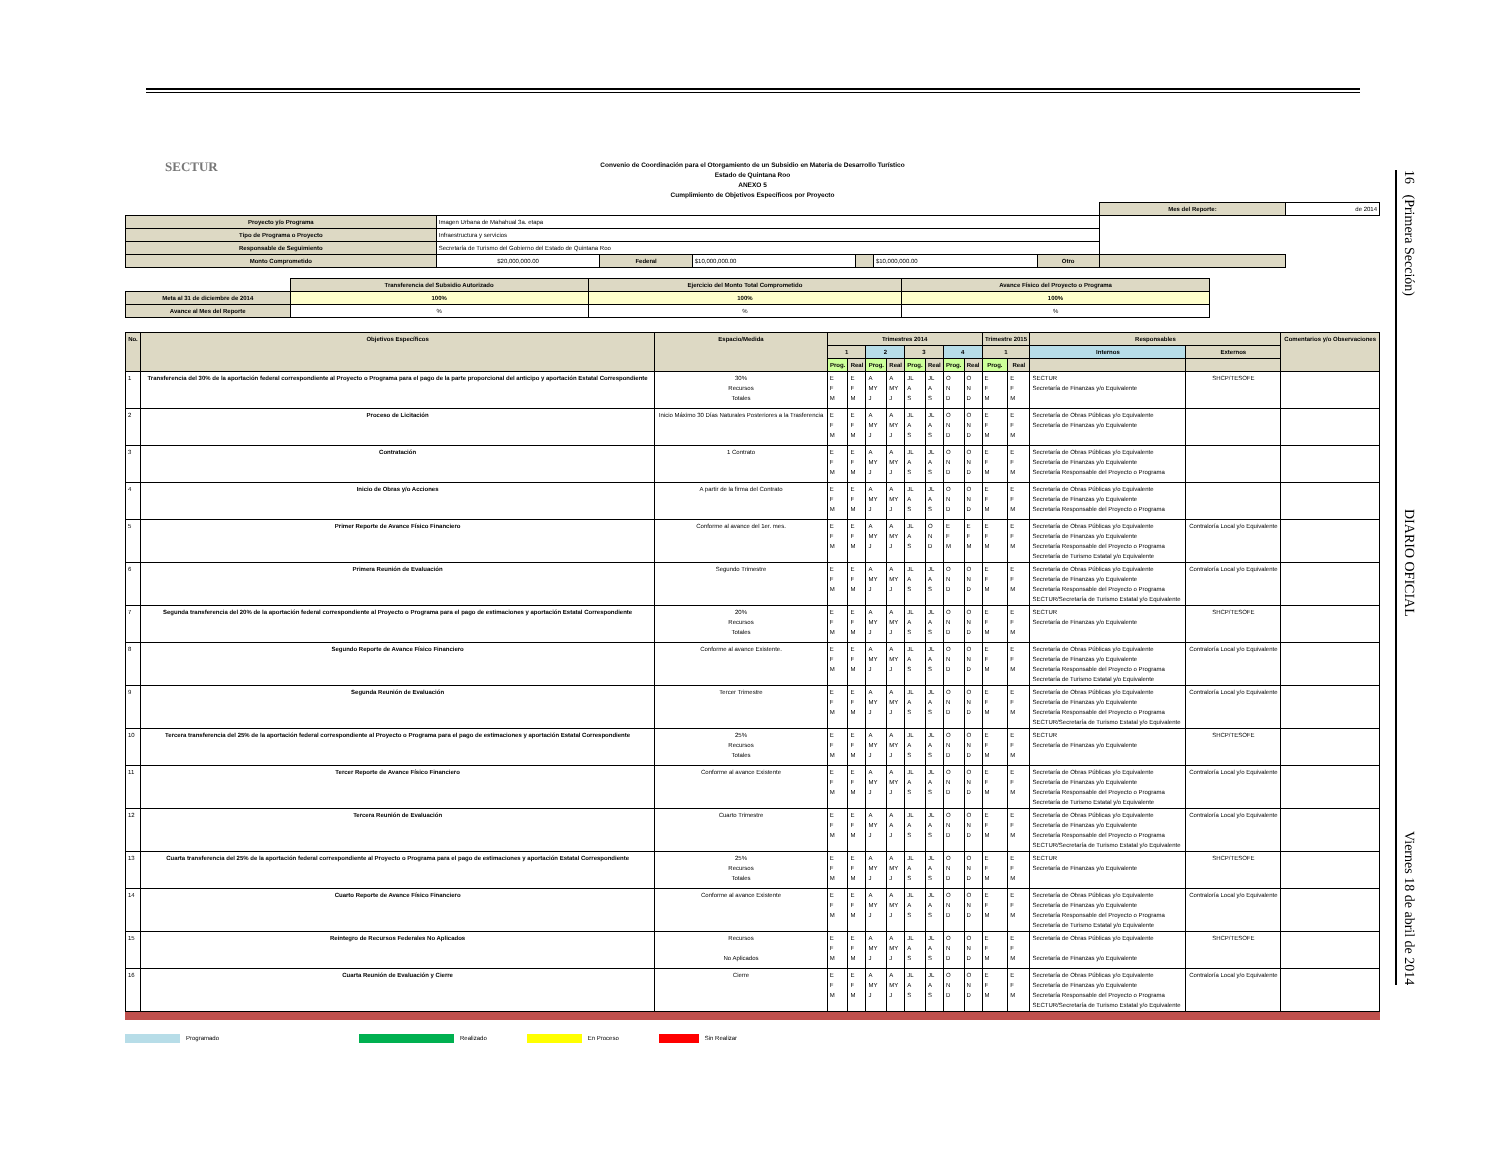16 (Primera Sección) DIARIO OFICIAL Viernes 18 de abril de 2014
SECTUR
Convenio de Coordinación para el Otorgamiento de un Subsidio en Materia de Desarrollo Turístico
Estado de Quintana Roo
ANEXO 5
Cumplimiento de Objetivos Específicos por Proyecto
| | | | | | | | Mes del Reporte: | de 2014 |
| Proyecto y/o Programa | Imagen Urbana de Mahahual 3a. etapa | | | | | | | |
| Tipo de Programa o Proyecto | Infraestructura y servicios | | | | | | | |
| Responsable de Seguimiento | Secretaría de Turismo del Gobierno del Estado de Quintana Roo | | | | | | | |
| Monto Comprometido | $20,000,000.00 | Federal | $10,000,000.00 | | $10,000,000.00 | Otro | | |
| | Transferencia del Subsidio Autorizado | Ejercicio del Monto Total Comprometido | Avance Físico del Proyecto o Programa |
| Meta al 31 de diciembre de 2014 | 100% | 100% | 100% |
| Avance al Mes del Reporte | % | % | % |
| No. | Objetivos Específicos | Espacio/Medida | Trimestres 2014 | | | | | | | | Trimestre 2015 | | Responsables | | Comentarios y/o Observaciones |
| --- | --- | --- | --- | --- | --- | --- | --- | --- | --- | --- | --- | --- | --- | --- | --- |
| | | | 1 | | 2 | | 3 | | 4 | | 1 | | Internos | Externos | |
| | | | Prog. | Real | Prog. | Real | Prog. | Real | Prog. | Real | Prog. | Real | | | |
| 1 | Transferencia del 30% de la aportación federal correspondiente al Proyecto o Programa para el pago de la parte proporcional del anticipo y aportación Estatal Correspondiente | 30% Recursos Totales | E F M | E F M | A MY J | A MY J | JL A S | JL A S | O N D | O N D | E F M | E F M | SECTUR Secretaría de Finanzas y/o Equivalente | SHCP/TESOFE | |
| 2 | Proceso de Licitación | Inicio Máximo 30 Días Naturales Posteriores a la Trasferencia | E F M | E F M | A MY J | A MY J | JL A S | JL A S | O N D | O N D | E F M | E F M | Secretaría de Obras Públicas y/o Equivalente Secretaría de Finanzas y/o Equivalente | | |
| 3 | Contratación | 1 Contrato | E F M | E F M | A MY J | A MY J | JL A S | JL A S | O N D | O N D | E F M | E F M | Secretaría de Obras Públicas y/o Equivalente Secretaría de Finanzas y/o Equivalente Secretaría Responsable del Proyecto o Programa | | |
| 4 | Inicio de Obras y/o Acciones | A partir de la firma del Contrato | E F M | E F M | A MY J | A MY J | JL A S | JL A S | O N D | O N D | E F M | E F M | Secretaría de Obras Públicas y/o Equivalente Secretaría de Finanzas y/o Equivalente Secretaría Responsable del Proyecto o Programa | | |
| 5 | Primer Reporte de Avance Físico Financiero | Conforme al avance del 1er. mes. | E F M | E F M | A MY J | A MY J | JL A S | O N D | E F M | E F M | E F M | E F M | Secretaría de Obras Públicas y/o Equivalente Secretaría de Finanzas y/o Equivalente Secretaría Responsable del Proyecto o Programa Secretaría de Turismo Estatal y/o Equivalente | Contraloría Local y/o Equivalente | |
| 6 | Primera Reunión de Evaluación | Segundo Trimestre | E F M | E F M | A MY J | A MY J | JL A S | JL A S | O N D | O N D | E F M | E F M | Secretaría de Obras Públicas y/o Equivalente Secretaría de Finanzas y/o Equivalente Secretaría Responsable del Proyecto o Programa SECTUR/Secretaría de Turismo Estatal y/o Equivalente | Contraloría Local y/o Equivalente | |
| 7 | Segunda transferencia del 20% de la aportación federal correspondiente al Proyecto o Programa para el pago de estimaciones y aportación Estatal Correspondiente | 20% Recursos Totales | E F M | E F M | A MY J | A MY J | JL A S | JL A S | O N D | O N D | E F M | E F M | SECTUR Secretaría de Finanzas y/o Equivalente | SHCP/TESOFE | |
| 8 | Segundo Reporte de Avance Físico Financiero | Conforme al avance Existente. | E F M | E F M | A MY J | A MY J | JL A S | JL A S | O N D | O N D | E F M | E F M | Secretaría de Obras Públicas y/o Equivalente Secretaría de Finanzas y/o Equivalente Secretaría Responsable del Proyecto o Programa Secretaría de Turismo Estatal y/o Equivalente | Contraloría Local y/o Equivalente | |
| 9 | Segunda Reunión de Evaluación | Tercer Trimestre | E F M | E F M | A MY J | A MY J | JL A S | JL A S | O N D | O N D | E F M | E F M | Secretaría de Obras Públicas y/o Equivalente Secretaría de Finanzas y/o Equivalente Secretaría Responsable del Proyecto o Programa SECTUR/Secretaría de Turismo Estatal y/o Equivalente | Contraloría Local y/o Equivalente | |
| 10 | Tercera transferencia del 25% de la aportación federal correspondiente al Proyecto o Programa para el pago de estimaciones y aportación Estatal Correspondiente | 25% Recursos Totales | E F M | E F M | A MY J | A MY J | JL A S | JL A S | O N D | O N D | E F M | E F M | SECTUR Secretaría de Finanzas y/o Equivalente | SHCP/TESOFE | |
| 11 | Tercer Reporte de Avance Físico Financiero | Conforme al avance Existente | E F M | E F M | A MY J | A MY J | JL A S | JL A S | O N D | O N D | E F M | E F M | Secretaría de Obras Públicas y/o Equivalente Secretaría de Finanzas y/o Equivalente Secretaría Responsable del Proyecto o Programa Secretaría de Turismo Estatal y/o Equivalente | Contraloría Local y/o Equivalente | |
| 12 | Tercera Reunión de Evaluación | Cuarto Trimestre | E F M | E F M | A MY J | A A J | JL A S | JL A S | O N D | O N D | E F M | E F M | Secretaría de Obras Públicas y/o Equivalente Secretaría de Finanzas y/o Equivalente Secretaría Responsable del Proyecto o Programa SECTUR/Secretaría de Turismo Estatal y/o Equivalente | Contraloría Local y/o Equivalente | |
| 13 | Cuarta transferencia del 25% de la aportación federal correspondiente al Proyecto o Programa para el pago de estimaciones y aportación Estatal Correspondiente | 25% Recursos Totales | E F M | E F M | A MY J | A MY J | JL A S | JL A S | O N D | O N D | E F M | E F M | SECTUR Secretaría de Finanzas y/o Equivalente | SHCP/TESOFE | |
| 14 | Cuarto Reporte de Avance Físico Financiero | Conforme al avance Existente | E F M | E F M | A MY J | A MY J | JL A S | JL A S | O N D | O N D | E F M | E F M | Secretaría de Obras Públicas y/o Equivalente Secretaría de Finanzas y/o Equivalente Secretaría Responsable del Proyecto o Programa Secretaría de Turismo Estatal y/o Equivalente | Contraloría Local y/o Equivalente | |
| 15 | Reintegro de Recursos Federales No Aplicados | Recursos No Aplicados | E F M | E F M | A MY J | A MY J | JL A S | JL A S | O N D | O N D | E F M | E F M | Secretaría de Obras Públicas y/o Equivalente Secretaría de Finanzas y/o Equivalente | SHCP/TESOFE | |
| 16 | Cuarta Reunión de Evaluación y Cierre | Cierre | E F M | E F M | A MY J | A MY J | JL A S | JL A S | O N D | O N D | E F M | E F M | Secretaría de Obras Públicas y/o Equivalente Secretaría de Finanzas y/o Equivalente Secretaría Responsable del Proyecto o Programa SECTUR/Secretaría de Turismo Estatal y/o Equivalente | Contraloría Local y/o Equivalente | |
Programado Realizado En Proceso Sin Realizar